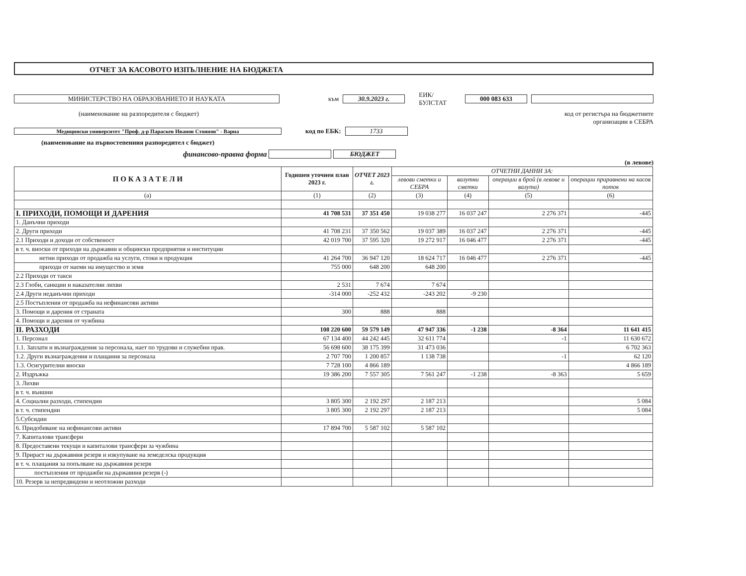ОТЧЕТ ЗА КАСОВОТО ИЗПЪЛНЕНИЕ НА БЮДЖЕТА
МИНИСТЕРСТВО НА ОБРАЗОВАНИЕТО И НАУКАТА към 30.9.2023 г. ЕИК/БУЛСТАТ 000 083 633
(наименование на разпоредителя с бюджет) код от регистъра на бюджетните
организации в СЕБРА
Медицински университет "Проф. д-р Параскев Иванов Стоянов" - Варна код по ЕБК: 1733
(наименование на първостепенния разпоредител с бюджет)
финансово-правна форма БЮДЖЕТ
(в левове)
| П О К А З А Т Е Л И | Годишен уточнен план 2023 г. | ОТЧЕТ 2023 г. | ОТЧЕТНИ ДАННИ ЗА: | | | |
| --- | --- | --- | --- | --- | --- | --- |
| | | | левови сметки и СЕБРА | валутни сметки | операции в брой (в левове и валута) | операции приравнени на касов поток |
| (а) | (1) | (2) | (3) | (4) | (5) | (6) |
| I. ПРИХОДИ, ПОМОЩИ И ДАРЕНИЯ | 41 708 531 | 37 351 450 | 19 038 277 | 16 037 247 | 2 276 371 | -445 |
| 1. Данъчни приходи | | | | | | |
| 2. Други приходи | 41 708 231 | 37 350 562 | 19 037 389 | 16 037 247 | 2 276 371 | -445 |
| 2.1 Приходи и доходи от собственост | 42 019 700 | 37 595 320 | 19 272 917 | 16 046 477 | 2 276 371 | -445 |
| в т. ч. вноски от приходи на държавни и общински предприятия и институции | | | | | | |
| нетни приходи от продажба на услуги, стоки и продукция | 41 264 700 | 36 947 120 | 18 624 717 | 16 046 477 | 2 276 371 | -445 |
| приходи от наеми на имущество и земя | 755 000 | 648 200 | 648 200 | | | |
| 2.2 Приходи от такси | | | | | | |
| 2.3 Глоби, санкции и наказателни лихви | 2 531 | 7 674 | 7 674 | | | |
| 2.4 Други неданъчни приходи | -314 000 | -252 432 | -243 202 | -9 230 | | |
| 2.5 Постъпления от продажба на нефинансови активи | | | | | | |
| 3. Помощи и дарения от страната | 300 | 888 | 888 | | | |
| 4. Помощи и дарения от чужбина | | | | | | |
| II. РАЗХОДИ | 108 220 600 | 59 579 149 | 47 947 336 | -1 238 | -8 364 | 11 641 415 |
| 1. Персонал | 67 134 400 | 44 242 445 | 32 611 774 | | -1 | 11 630 672 |
| 1.1. Заплати и възнаграждения за персонала, нает по трудови и служебни прав. | 56 698 600 | 38 175 399 | 31 473 036 | | | 6 702 363 |
| 1.2. Други възнаграждения и плащания за персонала | 2 707 700 | 1 200 857 | 1 138 738 | | -1 | 62 120 |
| 1.3. Осигурителни вноски | 7 728 100 | 4 866 189 | | | | 4 866 189 |
| 2. Издръжка | 19 386 200 | 7 557 305 | 7 561 247 | -1 238 | -8 363 | 5 659 |
| 3. Лихви | | | | | | |
| в т. ч. външни | | | | | | |
| 4. Социални разходи, стипендии | 3 805 300 | 2 192 297 | 2 187 213 | | | 5 084 |
| в т. ч. стипендии | 3 805 300 | 2 192 297 | 2 187 213 | | | 5 084 |
| 5.Субсидии | | | | | | |
| 6. Придобиване на нефинансови активи | 17 894 700 | 5 587 102 | 5 587 102 | | | |
| 7. Капиталови трансфери | | | | | | |
| 8. Предоставени текущи и капиталови трансфери за чужбина | | | | | | |
| 9. Прираст на държавния резерв и изкупуване на земеделска продукция | | | | | | |
| в т. ч. плащания за попълване на държавния резерв | | | | | | |
| постъпления от продажби на държавния резерв (-) | | | | | | |
| 10. Резерв за непредвидени и неотложни разходи | | | | | | |